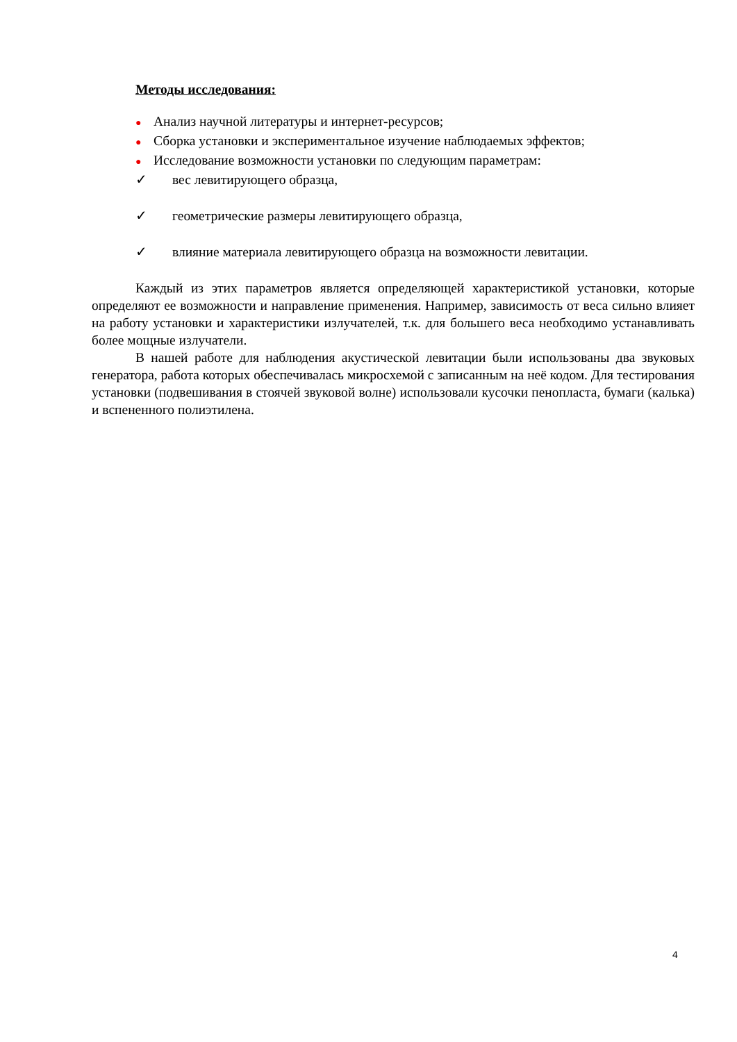Методы исследования:
● Анализ научной литературы и интернет-ресурсов;
● Сборка установки и экспериментальное изучение наблюдаемых эффектов;
● Исследование возможности установки по следующим параметрам:
✓ вес левитирующего образца,
✓ геометрические размеры левитирующего образца,
✓ влияние материала левитирующего образца на возможности левитации.
Каждый из этих параметров является определяющей характеристикой установки, которые определяют ее возможности и направление применения. Например, зависимость от веса сильно влияет на работу установки и характеристики излучателей, т.к. для большего веса необходимо устанавливать более мощные излучатели.
В нашей работе для наблюдения акустической левитации были использованы два звуковых генератора, работа которых обеспечивалась микросхемой с записанным на неё кодом. Для тестирования установки (подвешивания в стоячей звуковой волне) использовали кусочки пенопласта, бумаги (калька) и вспененного полиэтилена.
4